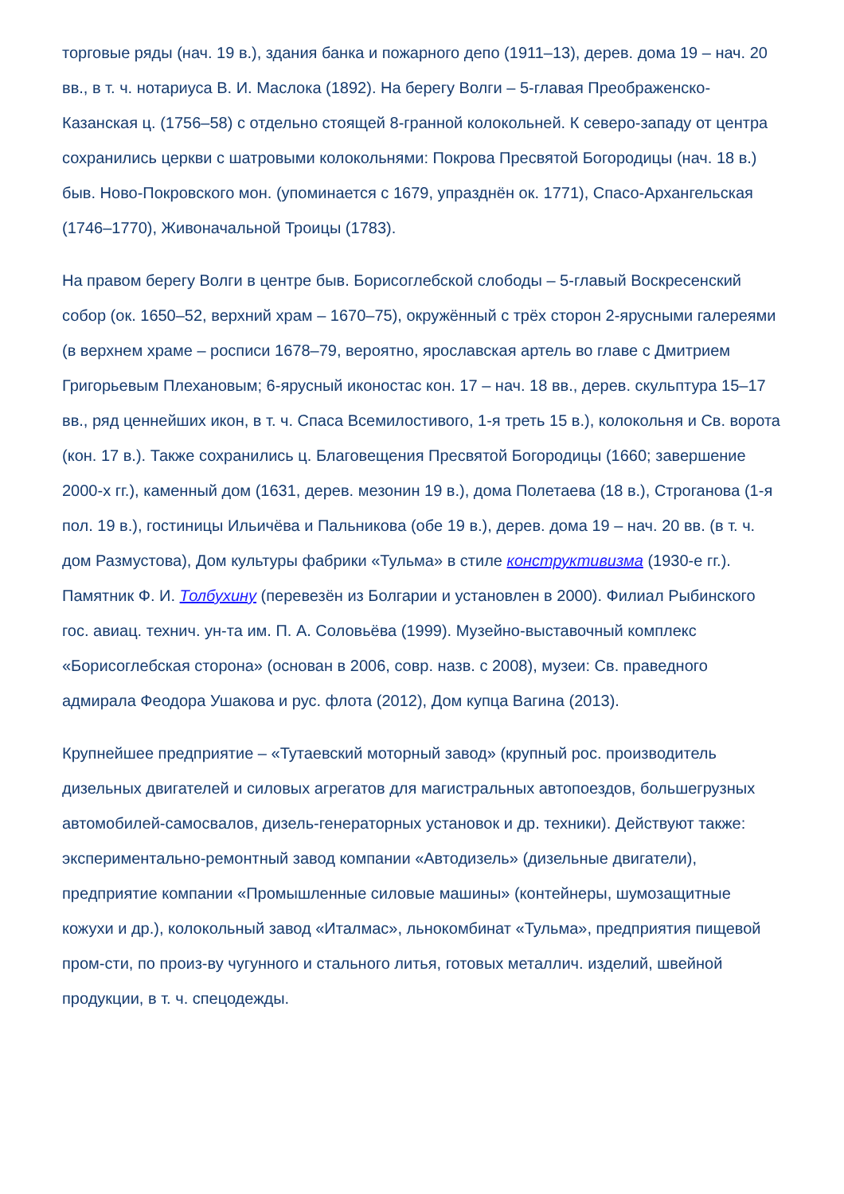торговые ряды (нач. 19 в.), здания банка и пожарного депо (1911–13), дерев. дома 19 – нач. 20 вв., в т. ч. нотариуса В. И. Маслока (1892). На берегу Волги – 5-главая Преображенско-Казанская ц. (1756–58) с отдельно стоящей 8-гранной колокольней. К северо-западу от центра сохранились церкви с шатровыми колокольнями: Покрова Пресвятой Богородицы (нач. 18 в.) быв. Ново-Покровского мон. (упоминается с 1679, упразднён ок. 1771), Спасо-Архангельская (1746–1770), Живоначальной Троицы (1783).
На правом берегу Волги в центре быв. Борисоглебской слободы – 5-главый Воскресенский собор (ок. 1650–52, верхний храм – 1670–75), окружённый с трёх сторон 2-ярусными галереями (в верхнем храме – росписи 1678–79, вероятно, ярославская артель во главе с Дмитрием Григорьевым Плехановым; 6-ярусный иконостас кон. 17 – нач. 18 вв., дерев. скульптура 15–17 вв., ряд ценнейших икон, в т. ч. Спаса Всемилостивого, 1-я треть 15 в.), колокольня и Св. ворота (кон. 17 в.). Также сохранились ц. Благовещения Пресвятой Богородицы (1660; завершение 2000-х гг.), каменный дом (1631, дерев. мезонин 19 в.), дома Полетаева (18 в.), Строганова (1-я пол. 19 в.), гостиницы Ильичёва и Пальникова (обе 19 в.), дерев. дома 19 – нач. 20 вв. (в т. ч. дом Размустова), Дом культуры фабрики «Тульма» в стиле конструктивизма (1930-е гг.). Памятник Ф. И. Толбухину (перевезён из Болгарии и установлен в 2000). Филиал Рыбинского гос. авиац. технич. ун-та им. П. А. Соловьёва (1999). Музейно-выставочный комплекс «Борисоглебская сторона» (основан в 2006, совр. назв. с 2008), музеи: Св. праведного адмирала Феодора Ушакова и рус. флота (2012), Дом купца Вагина (2013).
Крупнейшее предприятие – «Тутаевский моторный завод» (крупный рос. производитель дизельных двигателей и силовых агрегатов для магистральных автопоездов, большегрузных автомобилей-самосвалов, дизель-генераторных установок и др. техники). Действуют также: экспериментально-ремонтный завод компании «Автодизель» (дизельные двигатели), предприятие компании «Промышленные силовые машины» (контейнеры, шумозащитные кожухи и др.), колокольный завод «Италмас», льнокомбинат «Тульма», предприятия пищевой пром-сти, по произ-ву чугунного и стального литья, готовых металлич. изделий, швейной продукции, в т. ч. спецодежды.